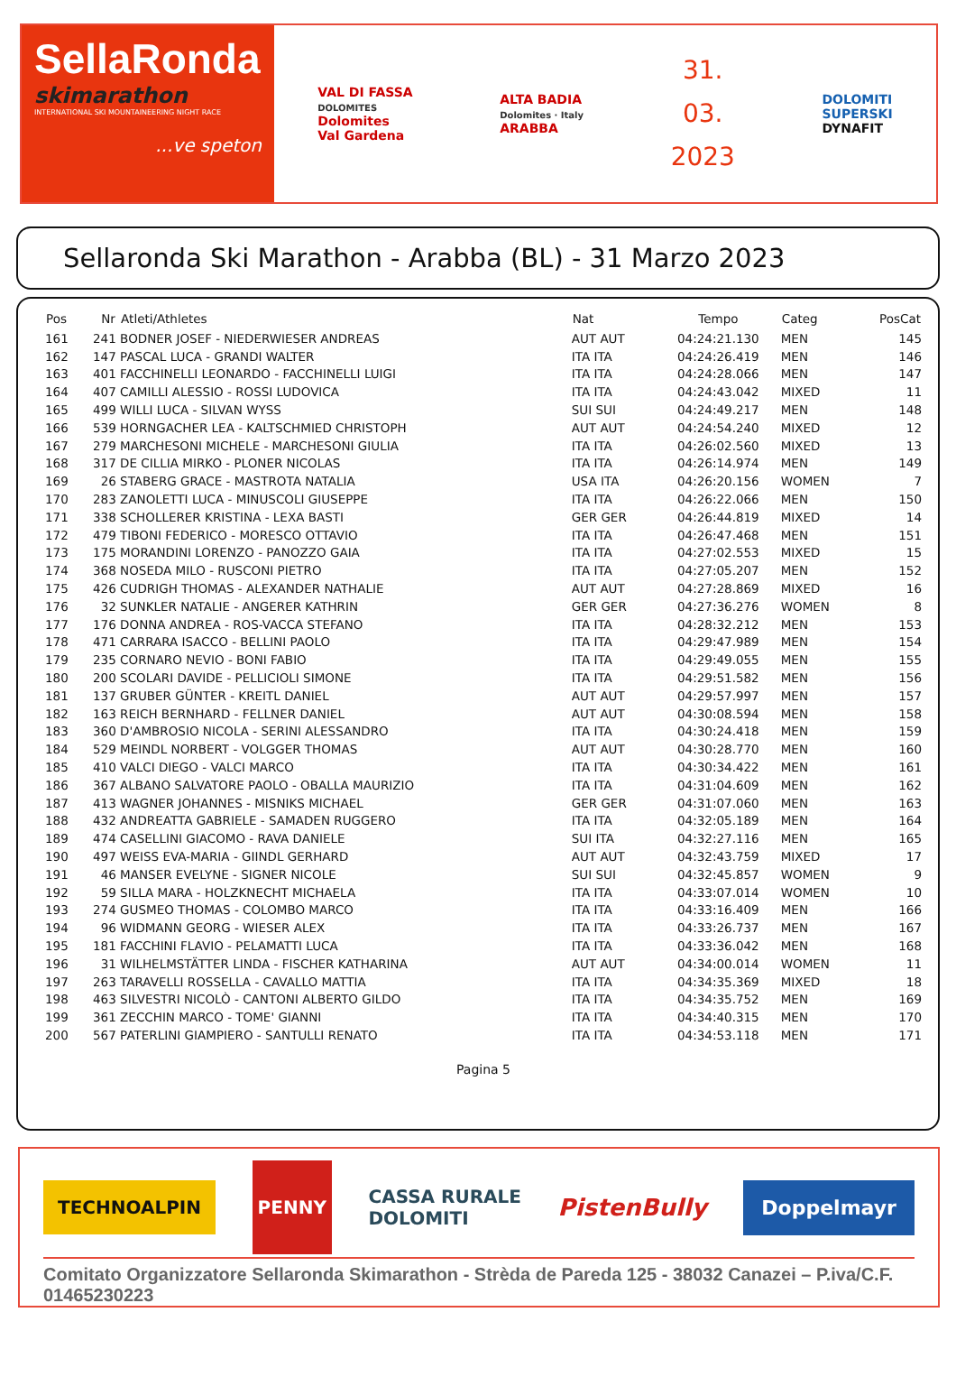SellaRonda
skimarathon
INTERNATIONAL SKI MOUNTAINEERING NIGHT RACE
...ve speton
VAL DI FASSA
DOLOMITES
Dolomites
Val Gardena
ALTA BADIA
Dolomites · Italy
ARABBA
31.
03.
2023
DOLOMITI
SUPERSKI
DYNAFIT
Sellaronda Ski Marathon - Arabba (BL) - 31 Marzo 2023
| Pos | Nr | Atleti/Athletes | Nat | Tempo | Categ | PosCat |
| --- | --- | --- | --- | --- | --- | --- |
| 161 | 241 | BODNER JOSEF - NIEDERWIESER ANDREAS | AUT AUT | 04:24:21.130 | MEN | 145 |
| 162 | 147 | PASCAL LUCA - GRANDI WALTER | ITA ITA | 04:24:26.419 | MEN | 146 |
| 163 | 401 | FACCHINELLI LEONARDO - FACCHINELLI LUIGI | ITA ITA | 04:24:28.066 | MEN | 147 |
| 164 | 407 | CAMILLI ALESSIO - ROSSI LUDOVICA | ITA ITA | 04:24:43.042 | MIXED | 11 |
| 165 | 499 | WILLI LUCA - SILVAN WYSS | SUI SUI | 04:24:49.217 | MEN | 148 |
| 166 | 539 | HORNGACHER LEA - KALTSCHMIED CHRISTOPH | AUT AUT | 04:24:54.240 | MIXED | 12 |
| 167 | 279 | MARCHESONI MICHELE - MARCHESONI GIULIA | ITA ITA | 04:26:02.560 | MIXED | 13 |
| 168 | 317 | DE CILLIA MIRKO - PLONER NICOLAS | ITA ITA | 04:26:14.974 | MEN | 149 |
| 169 | 26 | STABERG GRACE - MASTROTA NATALIA | USA ITA | 04:26:20.156 | WOMEN | 7 |
| 170 | 283 | ZANOLETTI LUCA - MINUSCOLI GIUSEPPE | ITA ITA | 04:26:22.066 | MEN | 150 |
| 171 | 338 | SCHOLLERER KRISTINA - LEXA BASTI | GER GER | 04:26:44.819 | MIXED | 14 |
| 172 | 479 | TIBONI FEDERICO - MORESCO OTTAVIO | ITA ITA | 04:26:47.468 | MEN | 151 |
| 173 | 175 | MORANDINI LORENZO - PANOZZO GAIA | ITA ITA | 04:27:02.553 | MIXED | 15 |
| 174 | 368 | NOSEDA MILO - RUSCONI PIETRO | ITA ITA | 04:27:05.207 | MEN | 152 |
| 175 | 426 | CUDRIGH THOMAS - ALEXANDER NATHALIE | AUT AUT | 04:27:28.869 | MIXED | 16 |
| 176 | 32 | SUNKLER NATALIE - ANGERER KATHRIN | GER GER | 04:27:36.276 | WOMEN | 8 |
| 177 | 176 | DONNA ANDREA - ROS-VACCA STEFANO | ITA ITA | 04:28:32.212 | MEN | 153 |
| 178 | 471 | CARRARA ISACCO - BELLINI PAOLO | ITA ITA | 04:29:47.989 | MEN | 154 |
| 179 | 235 | CORNARO NEVIO - BONI FABIO | ITA ITA | 04:29:49.055 | MEN | 155 |
| 180 | 200 | SCOLARI DAVIDE - PELLICIOLI SIMONE | ITA ITA | 04:29:51.582 | MEN | 156 |
| 181 | 137 | GRUBER GÜNTER - KREITL DANIEL | AUT AUT | 04:29:57.997 | MEN | 157 |
| 182 | 163 | REICH BERNHARD - FELLNER DANIEL | AUT AUT | 04:30:08.594 | MEN | 158 |
| 183 | 360 | D'AMBROSIO NICOLA - SERINI ALESSANDRO | ITA ITA | 04:30:24.418 | MEN | 159 |
| 184 | 529 | MEINDL NORBERT - VOLGGER THOMAS | AUT AUT | 04:30:28.770 | MEN | 160 |
| 185 | 410 | VALCI DIEGO - VALCI MARCO | ITA ITA | 04:30:34.422 | MEN | 161 |
| 186 | 367 | ALBANO SALVATORE PAOLO - OBALLA MAURIZIO | ITA ITA | 04:31:04.609 | MEN | 162 |
| 187 | 413 | WAGNER JOHANNES - MISNIKS MICHAEL | GER GER | 04:31:07.060 | MEN | 163 |
| 188 | 432 | ANDREATTA GABRIELE - SAMADEN RUGGERO | ITA ITA | 04:32:05.189 | MEN | 164 |
| 189 | 474 | CASELLINI GIACOMO - RAVA DANIELE | SUI ITA | 04:32:27.116 | MEN | 165 |
| 190 | 497 | WEISS EVA-MARIA - GIINDL GERHARD | AUT AUT | 04:32:43.759 | MIXED | 17 |
| 191 | 46 | MANSER EVELYNE - SIGNER NICOLE | SUI SUI | 04:32:45.857 | WOMEN | 9 |
| 192 | 59 | SILLA MARA - HOLZKNECHT MICHAELA | ITA ITA | 04:33:07.014 | WOMEN | 10 |
| 193 | 274 | GUSMEO THOMAS - COLOMBO MARCO | ITA ITA | 04:33:16.409 | MEN | 166 |
| 194 | 96 | WIDMANN GEORG - WIESER ALEX | ITA ITA | 04:33:26.737 | MEN | 167 |
| 195 | 181 | FACCHINI FLAVIO - PELAMATTI LUCA | ITA ITA | 04:33:36.042 | MEN | 168 |
| 196 | 31 | WILHELMSTÄTTER LINDA - FISCHER KATHARINA | AUT AUT | 04:34:00.014 | WOMEN | 11 |
| 197 | 263 | TARAVELLI ROSSELLA - CAVALLO MATTIA | ITA ITA | 04:34:35.369 | MIXED | 18 |
| 198 | 463 | SILVESTRI NICOLÒ - CANTONI ALBERTO GILDO | ITA ITA | 04:34:35.752 | MEN | 169 |
| 199 | 361 | ZECCHIN MARCO - TOME' GIANNI | ITA ITA | 04:34:40.315 | MEN | 170 |
| 200 | 567 | PATERLINI GIAMPIERO - SANTULLI RENATO | ITA ITA | 04:34:53.118 | MEN | 171 |
Pagina 5
TECHNOALPIN
PENNY
CASSA RURALE
DOLOMITI
PistenBully
Doppelmayr
Comitato Organizzatore Sellaronda Skimarathon - Strèda de Pareda 125 - 38032 Canazei – P.iva/C.F. 01465230223